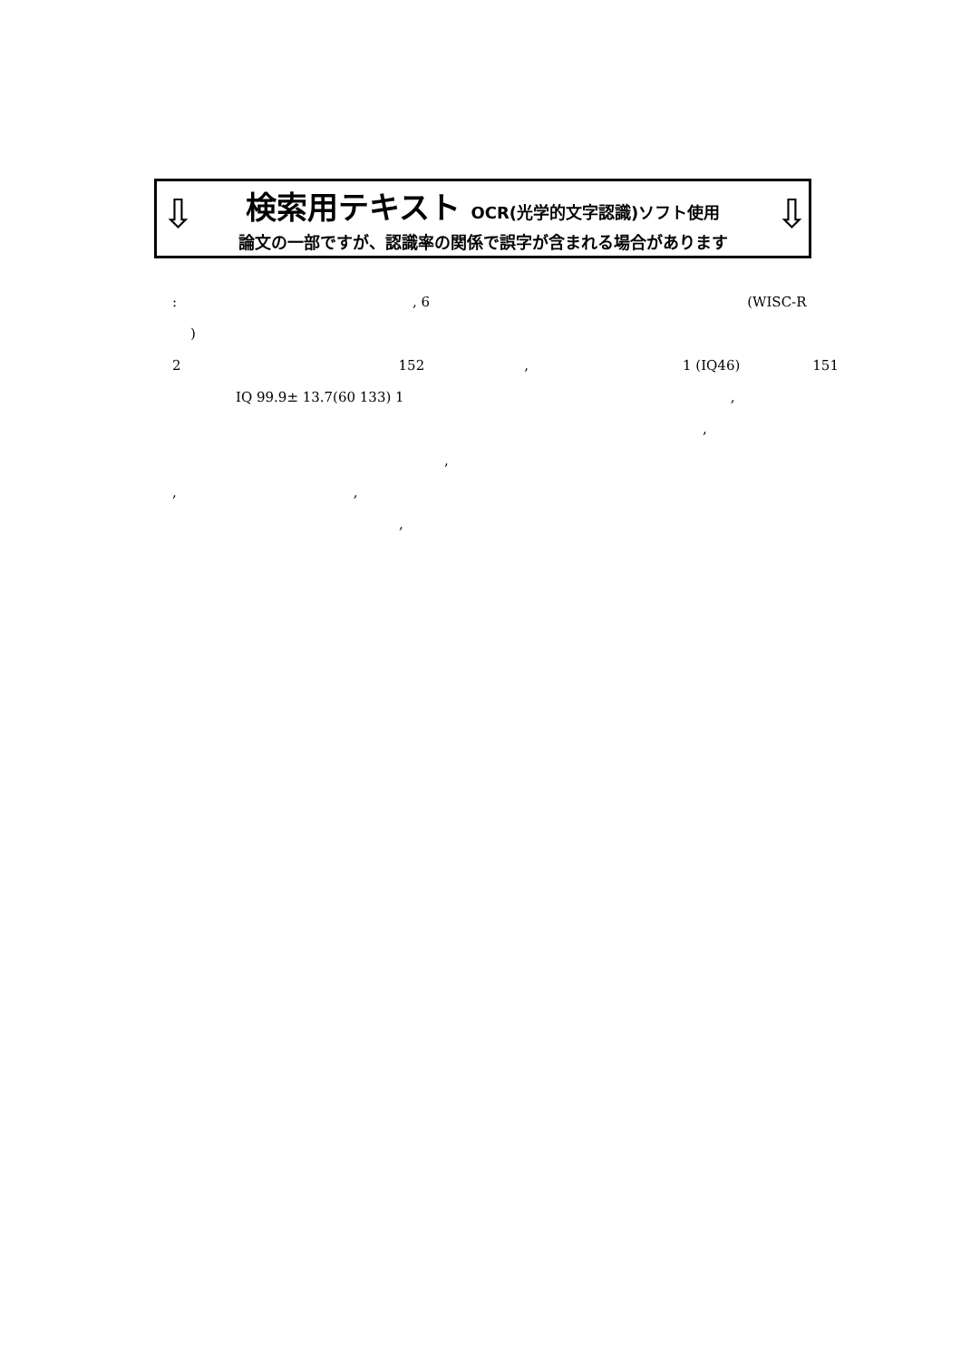⇩ ⇩
検索用テキスト OCR(光学的文字認識)ソフト使用
論文の一部ですが、認識率の関係で誤字が含まれる場合があります
:, 6 (WISC-R
)
2 152, 1 (IQ46) 151
IQ 99.9± 13.7(60 133) 1,
,
,
,,
,